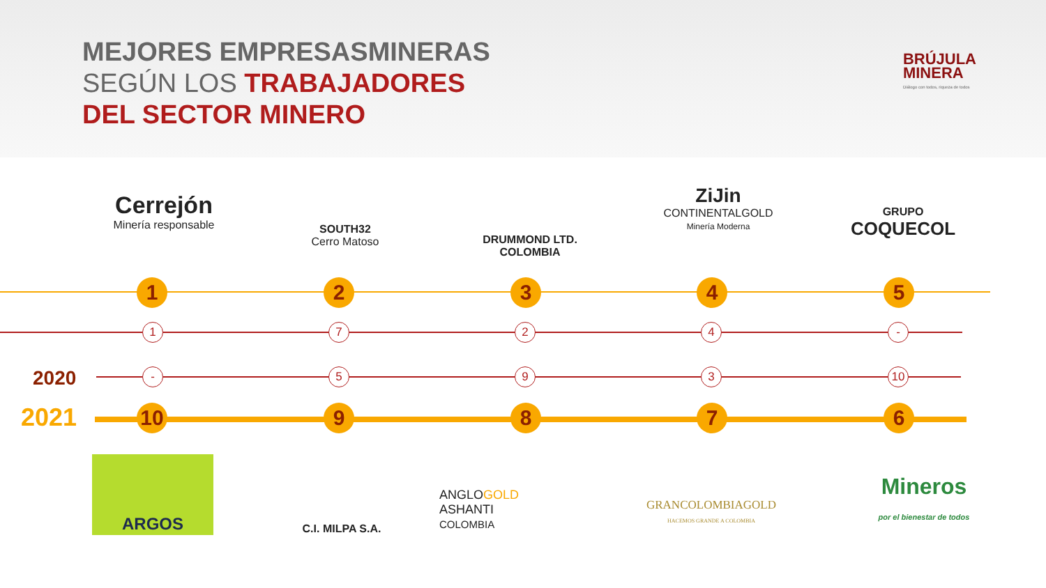MEJORES EMPRESASMINERAS
SEGÚN LOS TRABAJADORES
DEL SECTOR MINERO
BRÚJULA
MINERA
Diálogo con todos, riqueza de todos
Cerrejón
Minería responsable
SOUTH32
Cerro Matoso
DRUMMOND LTD.
COLOMBIA
ZiJin
CONTINENTALGOLD
Minería Moderna
GRUPO
COQUECOL
2020
2021
1 2 3 4 5
1 7 2 4 -
- 5 9 3 10
10 9 8 7 6
ARGOS
C.I. MILPA S.A.
ANGLOGOLD
ASHANTI
COLOMBIA
GRANCOLOMBIAGOLD
HACEMOS GRANDE A COLOMBIA
Mineros
por el bienestar de todos